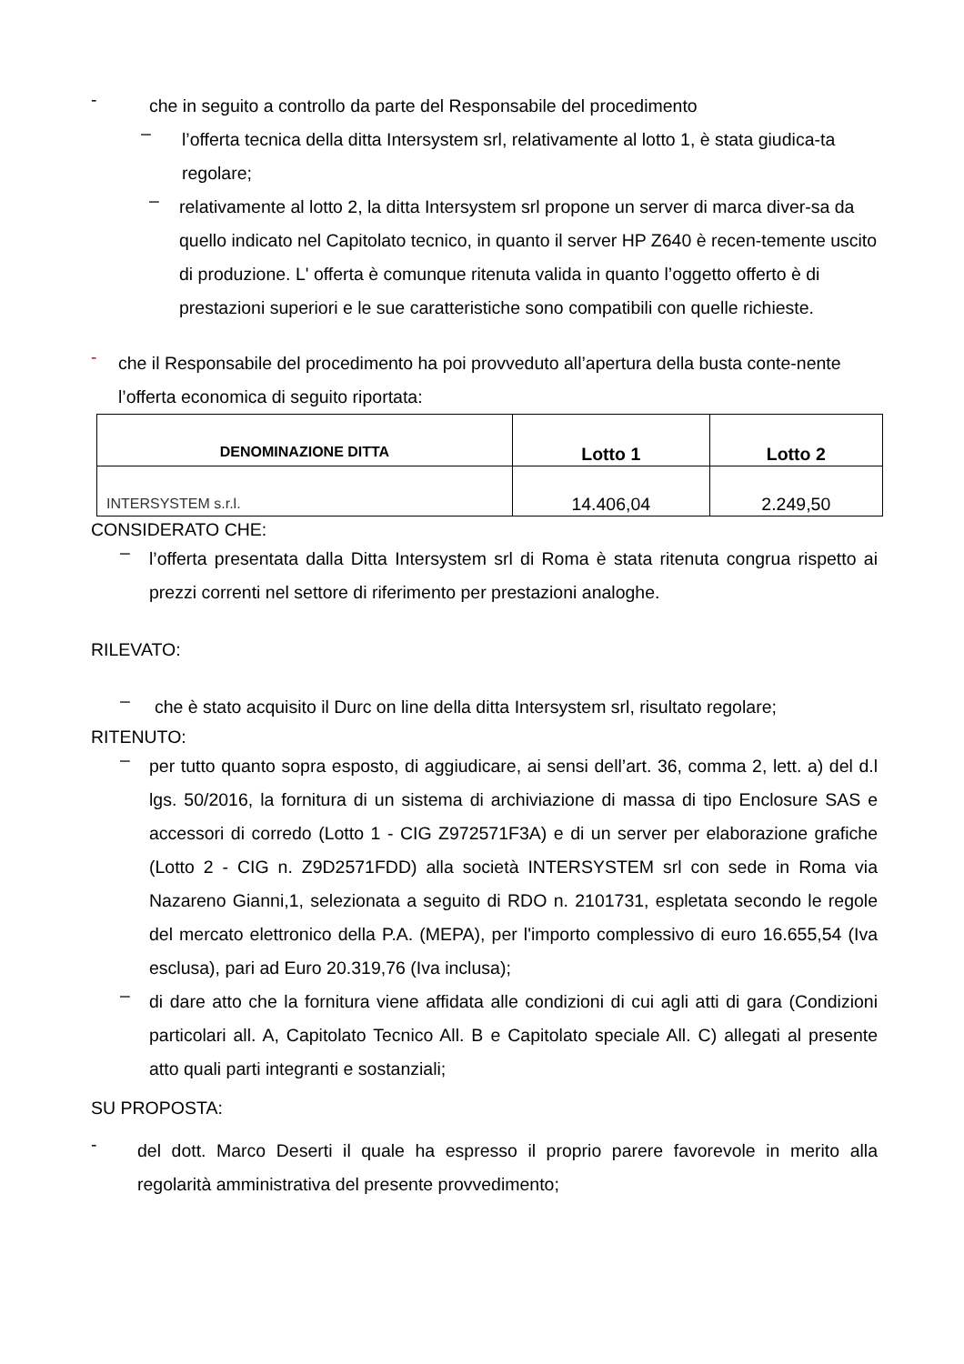-
che in seguito a controllo da parte del Responsabile del procedimento
–
l’offerta tecnica della ditta Intersystem srl, relativamente al lotto 1, è stata giudica-ta regolare;
–
relativamente al lotto 2, la ditta Intersystem srl propone un server di marca diver-sa da quello indicato nel Capitolato tecnico, in quanto il server HP Z640 è recen-temente uscito di produzione. L' offerta è comunque ritenuta valida in quanto l’oggetto offerto è di prestazioni superiori e le sue caratteristiche sono compatibili con quelle richieste.
-
che il Responsabile del procedimento ha poi provveduto all’apertura della busta conte-nente l’offerta economica di seguito riportata:
| DENOMINAZIONE DITTA | Lotto 1 | Lotto 2 |
| --- | --- | --- |
| INTERSYSTEM s.r.l. | 14.406,04 | 2.249,50 |
CONSIDERATO CHE:
–
l’offerta presentata dalla Ditta Intersystem srl di Roma è stata ritenuta congrua rispetto ai prezzi correnti nel settore di riferimento per prestazioni analoghe.
RILEVATO:
–
che è stato acquisito il Durc on line della ditta Intersystem srl, risultato regolare;
RITENUTO:
–
per tutto quanto sopra esposto, di aggiudicare, ai sensi dell’art. 36, comma 2, lett. a) del d.l lgs. 50/2016, la fornitura di un sistema di archiviazione di massa di tipo Enclosure SAS e accessori di corredo (Lotto 1 - CIG Z972571F3A) e di un server per elaborazione grafiche (Lotto 2 - CIG n. Z9D2571FDD) alla società INTERSYSTEM srl con sede in Roma via Nazareno Gianni,1, selezionata a seguito di RDO n. 2101731, espletata secondo le regole del mercato elettronico della P.A. (MEPA), per l'importo complessivo di euro 16.655,54 (Iva esclusa), pari ad Euro 20.319,76 (Iva inclusa);
–
di dare atto che la fornitura viene affidata alle condizioni di cui agli atti di gara (Condizioni particolari all. A, Capitolato Tecnico All. B e Capitolato speciale All. C) allegati al presente atto quali parti integranti e sostanziali;
SU PROPOSTA:
-
del dott. Marco Deserti il quale ha espresso il proprio parere favorevole in merito alla regolarità amministrativa del presente provvedimento;